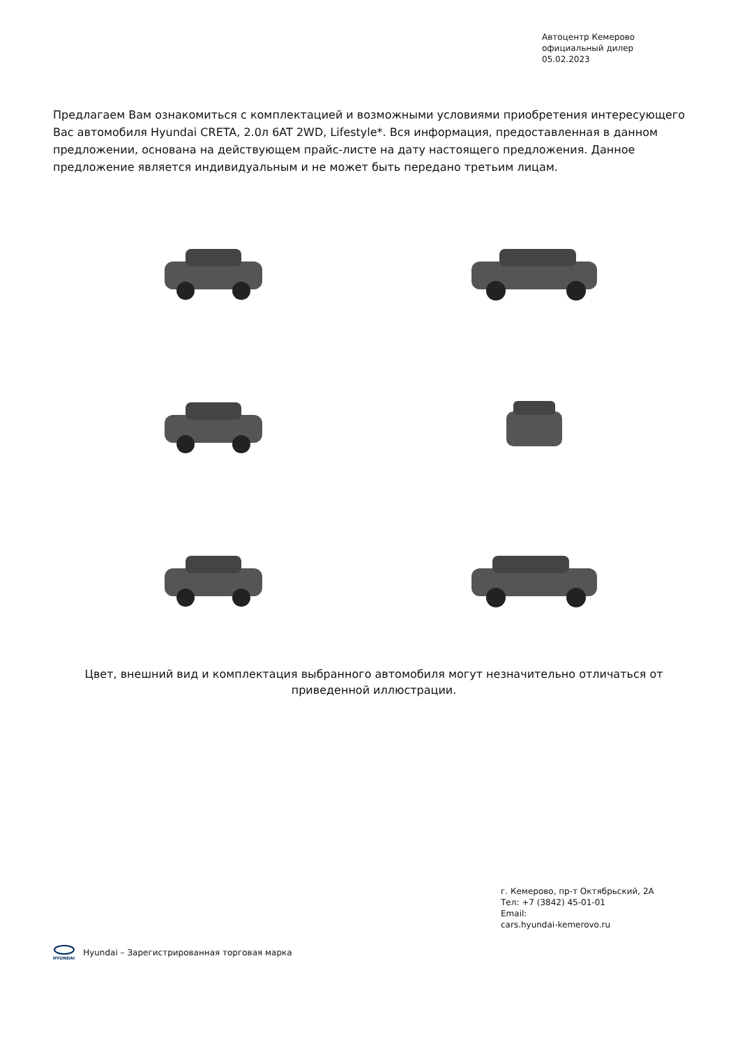Автоцентр Кемерово
официальный дилер
05.02.2023
Предлагаем Вам ознакомиться с комплектацией и возможными условиями приобретения интересующего Вас автомобиля Hyundai CRETA, 2.0л 6AT 2WD, Lifestyle*. Вся информация, предоставленная в данном предложении, основана на действующем прайс-листе на дату настоящего предложения. Данное предложение является индивидуальным и не может быть передано третьим лицам.
Цвет, внешний вид и комплектация выбранного автомобиля могут незначительно отличаться от приведенной иллюстрации.
г. Кемерово, пр-т Октябрьский, 2А
Тел: +7 (3842) 45-01-01
Email:
cars.hyundai-kemerovo.ru
HYUNDAI
Hyundai – Зарегистрированная торговая марка